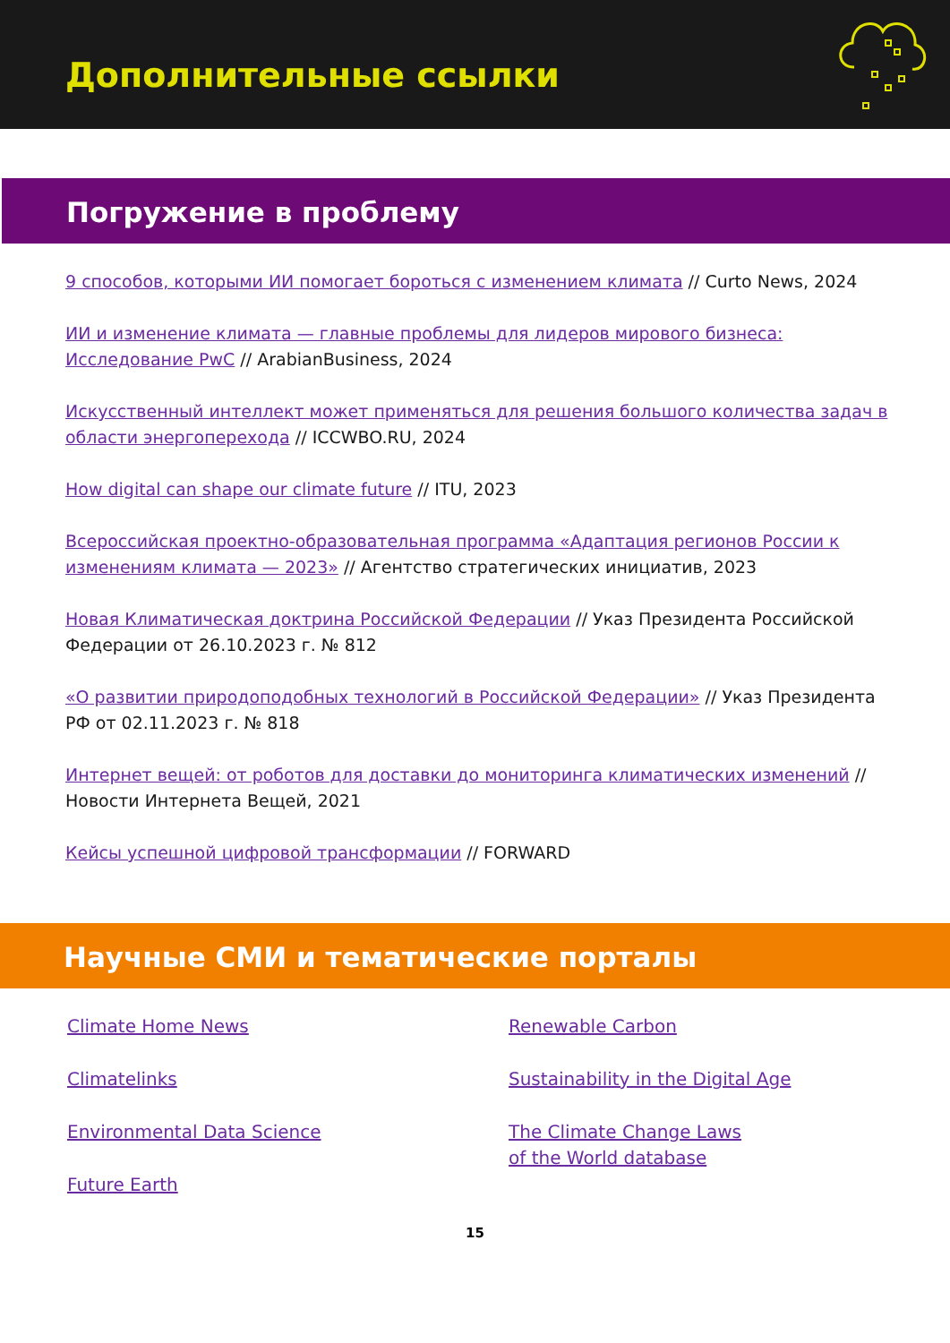Дополнительные ссылки
Погружение в проблему
9 способов, которыми ИИ помогает бороться с изменением климата // Curto News, 2024
ИИ и изменение климата — главные проблемы для лидеров мирового бизнеса: Исследование PwC // ArabianBusiness, 2024
Искусственный интеллект может применяться для решения большого количества задач в области энергоперехода // ICCWBO.RU, 2024
How digital can shape our climate future // ITU, 2023
Всероссийская проектно-образовательная программа «Адаптация регионов России к изменениям климата — 2023» // Агентство стратегических инициатив, 2023
Новая Климатическая доктрина Российской Федерации // Указ Президента Российской Федерации от 26.10.2023 г. № 812
«О развитии природоподобных технологий в Российской Федерации» // Указ Президента РФ от 02.11.2023 г. № 818
Интернет вещей: от роботов для доставки до мониторинга климатических изменений // Новости Интернета Вещей, 2021
Кейсы успешной цифровой трансформации // FORWARD
Научные СМИ и тематические порталы
Climate Home News
Climatelinks
Environmental Data Science
Future Earth
Renewable Carbon
Sustainability in the Digital Age
The Climate Change Laws
of the World database
15